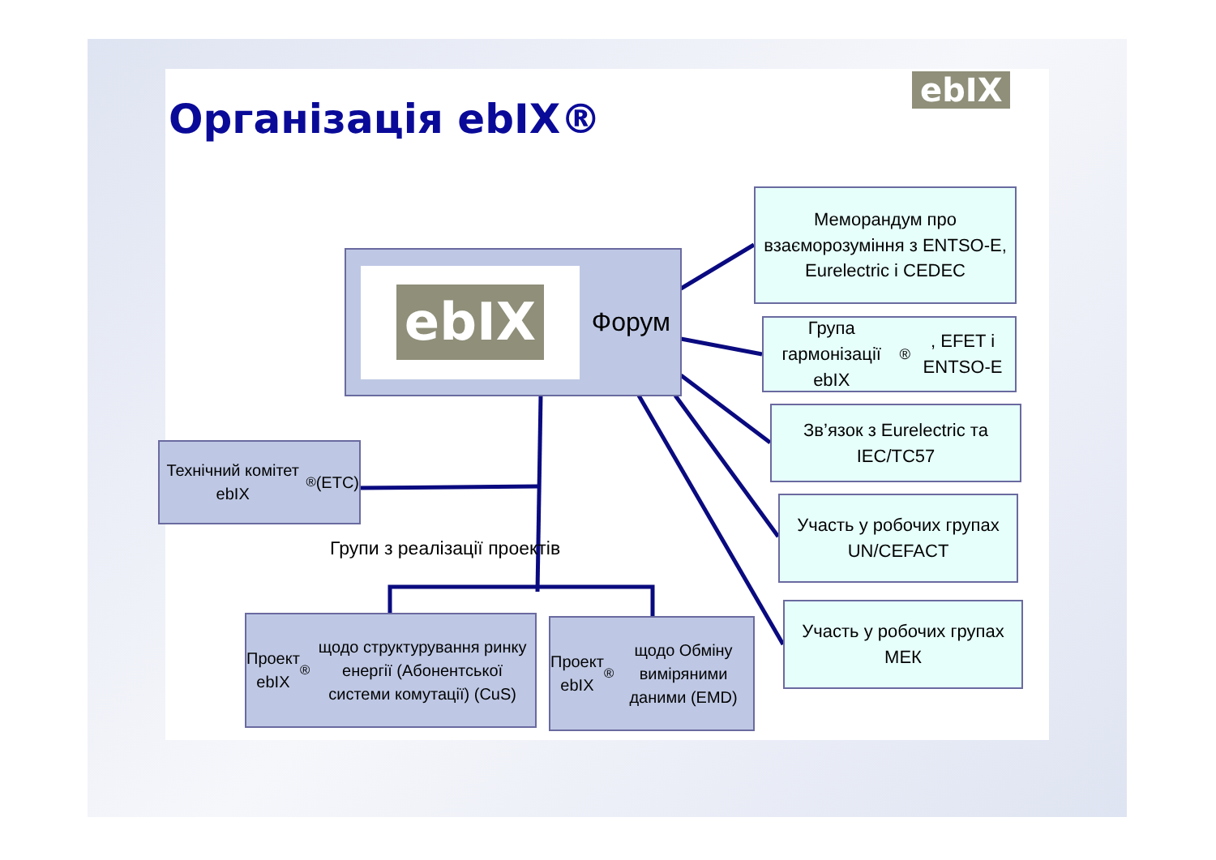Організація ebIX®
ebIX
ebIX
Форум
Меморандум про взаєморозуміння з ENTSO-E, Eurelectric і CEDEC
Група гармонізації ebIX<sup>®</sup>, EFET і ENTSO-E
Зв’язок з Eurelectric та IEC/TC57
Участь у робочих групах UN/CEFACT
Участь у робочих групах МЕК
Технічний комітет ebIX<sup>®</sup> (ETC)
Групи з реалізації проектів
Проект ebIX<sup>®</sup> щодо структурування ринку енергії (Абонентської системи комутації) (CuS)
Проект ebIX<sup>®</sup> щодо Обміну виміряними даними (EMD)